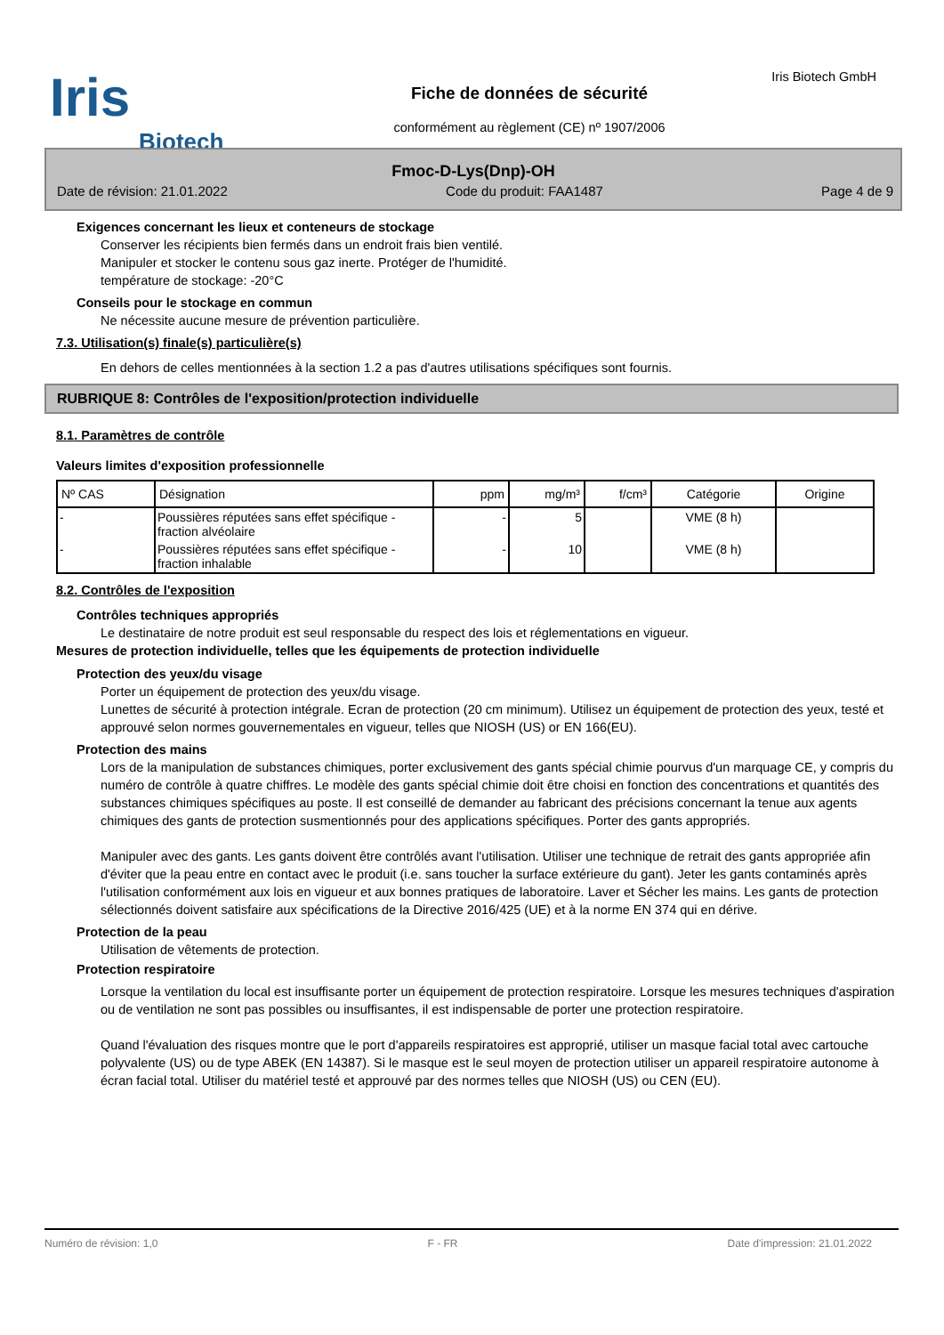Iris
Biotech
Fiche de données de sécurité
conformément au règlement (CE) nº 1907/2006
Iris Biotech GmbH
Fmoc-D-Lys(Dnp)-OH
Date de révision: 21.01.2022 Code du produit: FAA1487 Page 4 de 9
Exigences concernant les lieux et conteneurs de stockage
Conserver les récipients bien fermés dans un endroit frais bien ventilé.
Manipuler et stocker le contenu sous gaz inerte. Protéger de l'humidité.
température de stockage: -20°C
Conseils pour le stockage en commun
Ne nécessite aucune mesure de prévention particulière.
7.3. Utilisation(s) finale(s) particulière(s)
En dehors de celles mentionnées à la section 1.2 a pas d'autres utilisations spécifiques sont fournis.
RUBRIQUE 8: Contrôles de l'exposition/protection individuelle
8.1. Paramètres de contrôle
Valeurs limites d'exposition professionnelle
| Nº CAS | Désignation | ppm | mg/m³ | f/cm³ | Catégorie | Origine |
| --- | --- | --- | --- | --- | --- | --- |
| - | Poussières réputées sans effet spécifique - fraction alvéolaire | - | 5 | | VME (8 h) | |
| - | Poussières réputées sans effet spécifique - fraction inhalable | - | 10 | | VME (8 h) | |
8.2. Contrôles de l'exposition
Contrôles techniques appropriés
Le destinataire de notre produit est seul responsable du respect des lois et réglementations en vigueur.
Mesures de protection individuelle, telles que les équipements de protection individuelle
Protection des yeux/du visage
Porter un équipement de protection des yeux/du visage.
Lunettes de sécurité à protection intégrale. Ecran de protection (20 cm minimum). Utilisez un équipement de protection des yeux, testé et approuvé selon normes gouvernementales en vigueur, telles que NIOSH (US) or EN 166(EU).
Protection des mains
Lors de la manipulation de substances chimiques, porter exclusivement des gants spécial chimie pourvus d'un marquage CE, y compris du numéro de contrôle à quatre chiffres. Le modèle des gants spécial chimie doit être choisi en fonction des concentrations et quantités des substances chimiques spécifiques au poste. Il est conseillé de demander au fabricant des précisions concernant la tenue aux agents chimiques des gants de protection susmentionnés pour des applications spécifiques. Porter des gants appropriés.
Manipuler avec des gants. Les gants doivent être contrôlés avant l'utilisation. Utiliser une technique de retrait des gants appropriée afin d'éviter que la peau entre en contact avec le produit (i.e. sans toucher la surface extérieure du gant). Jeter les gants contaminés après l'utilisation conformément aux lois en vigueur et aux bonnes pratiques de laboratoire. Laver et Sécher les mains. Les gants de protection sélectionnés doivent satisfaire aux spécifications de la Directive 2016/425 (UE) et à la norme EN 374 qui en dérive.
Protection de la peau
Utilisation de vêtements de protection.
Protection respiratoire
Lorsque la ventilation du local est insuffisante porter un équipement de protection respiratoire. Lorsque les mesures techniques d'aspiration ou de ventilation ne sont pas possibles ou insuffisantes, il est indispensable de porter une protection respiratoire.
Quand l'évaluation des risques montre que le port d'appareils respiratoires est approprié, utiliser un masque facial total avec cartouche polyvalente (US) ou de type ABEK (EN 14387). Si le masque est le seul moyen de protection utiliser un appareil respiratoire autonome à écran facial total. Utiliser du matériel testé et approuvé par des normes telles que NIOSH (US) ou CEN (EU).
Numéro de révision: 1,0 F - FR Date d'impression: 21.01.2022